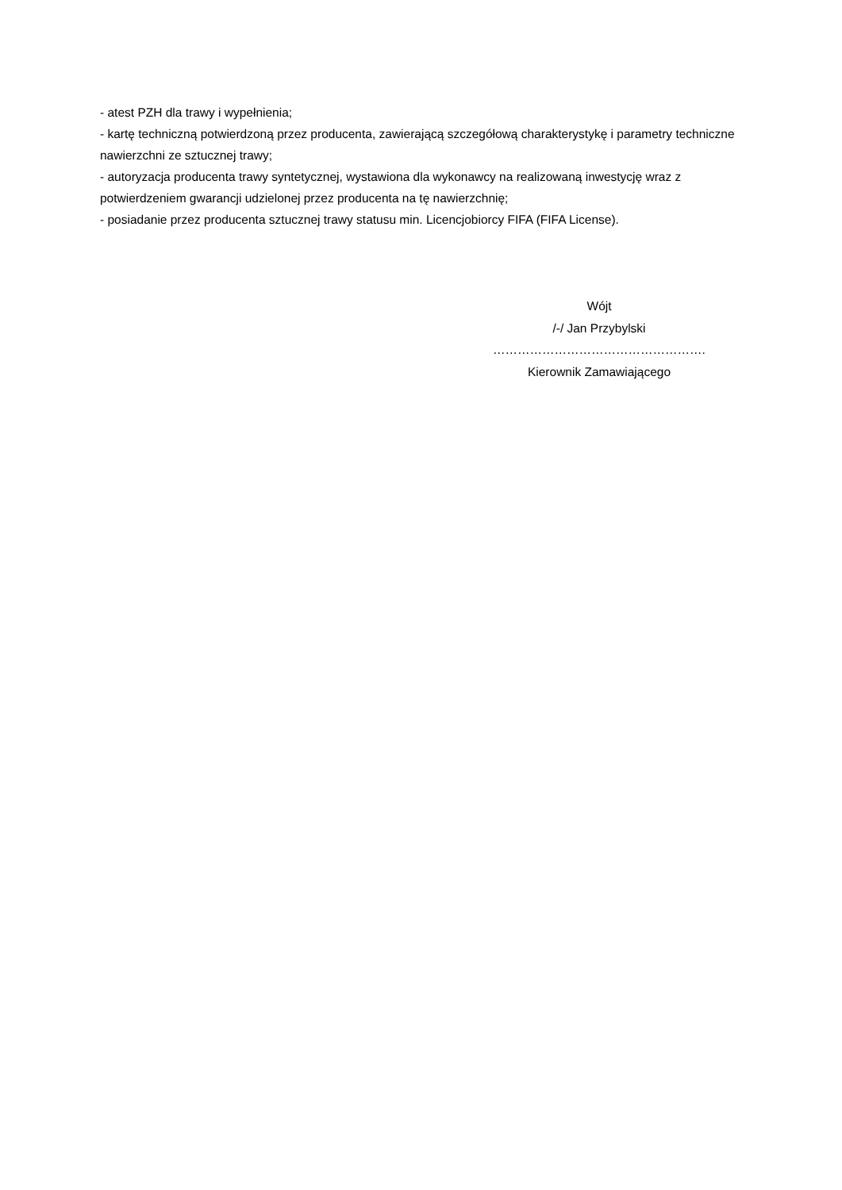- atest PZH dla trawy i wypełnienia;
- kartę techniczną potwierdzoną przez producenta, zawierającą szczegółową charakterystykę i parametry techniczne nawierzchni ze sztucznej trawy;
- autoryzacja producenta trawy syntetycznej, wystawiona dla wykonawcy na realizowaną inwestycję wraz z potwierdzeniem gwarancji udzielonej przez producenta na tę nawierzchnię;
- posiadanie przez producenta sztucznej trawy statusu min. Licencjobiorcy FIFA (FIFA License).
Wójt
/-/ Jan Przybylski
…………………………………………….
Kierownik Zamawiającego